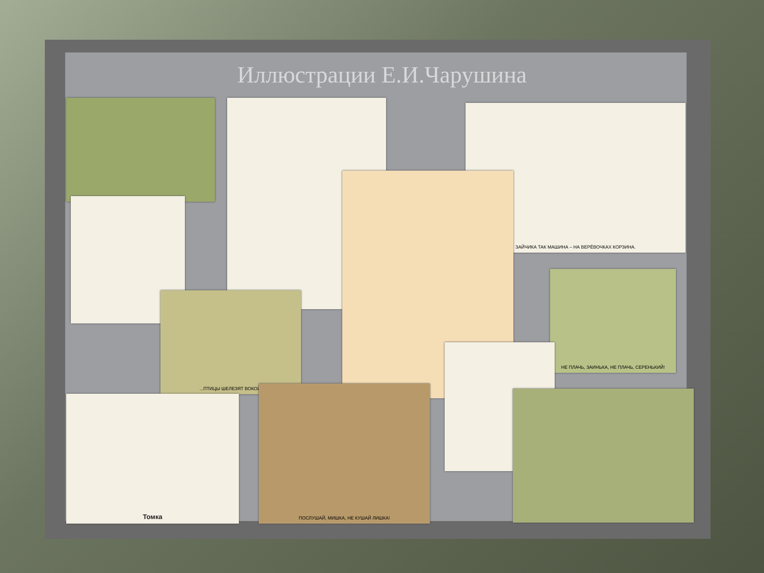Иллюстрации Е.И.Чарушина
ЗАЙЧИКА ТАК МАШИНА – НА ВЕРЁВОЧКАХ КОРЗИНА.
...ПТИЦЫ ШЕЛЕЗЯТ ВОКОЙ.
НЕ ПЛАЧЬ, ЗАИНЬКА, НЕ ПЛАЧЬ, СЕРЕНЬКИЙ!
Томка
ПОСЛУШАЙ, МИШКА, НЕ КУШАЙ ЛИШКА!